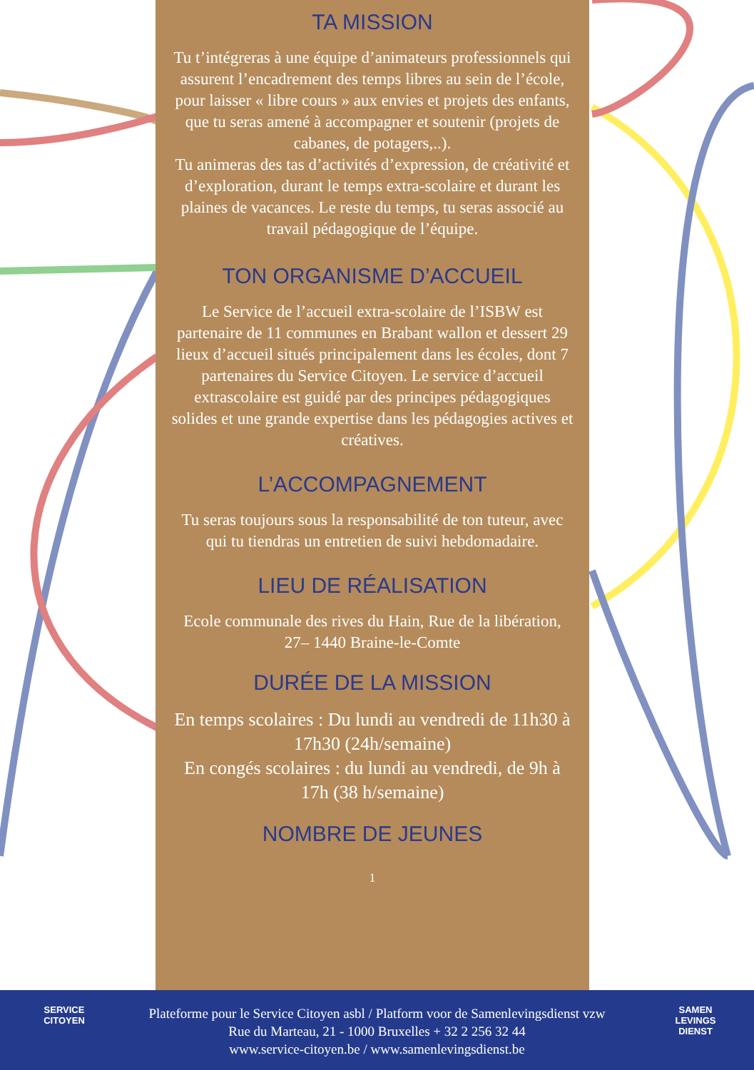TA MISSION
Tu t’intégreras à une équipe d’animateurs professionnels qui assurent l’encadrement des temps libres au sein de l’école, pour laisser « libre cours » aux envies et projets des enfants, que tu seras amené à accompagner et soutenir (projets de cabanes, de potagers,..).
Tu animeras des tas d’activités d’expression, de créativité et d’exploration, durant le temps extra-scolaire et durant les plaines de vacances. Le reste du temps, tu seras associé au travail pédagogique de l’équipe.
TON ORGANISME D’ACCUEIL
Le Service de l’accueil extra-scolaire de l’ISBW est partenaire de 11 communes en Brabant wallon et dessert 29 lieux d’accueil situés principalement dans les écoles, dont 7 partenaires du Service Citoyen. Le service d’accueil extrascolaire est guidé par des principes pédagogiques solides et une grande expertise dans les pédagogies actives et créatives.
L’ACCOMPAGNEMENT
Tu seras toujours sous la responsabilité de ton tuteur, avec qui tu tiendras un entretien de suivi hebdomadaire.
LIEU DE RÉALISATION
Ecole communale des rives du Hain, Rue de la libération, 27– 1440 Braine-le-Comte
DURÉE DE LA MISSION
En temps scolaires : Du lundi au vendredi de 11h30 à 17h30 (24h/semaine)
En congés scolaires : du lundi au vendredi, de 9h à 17h (38 h/semaine)
NOMBRE DE JEUNES
1
SERVICE
CITOYEN
SAMEN
LEVINGS
DIENST
Plateforme pour le Service Citoyen asbl / Platform voor de Samenlevingsdienst vzw
Rue du Marteau, 21 - 1000 Bruxelles + 32 2 256 32 44
www.service-citoyen.be / www.samenlevingsdienst.be